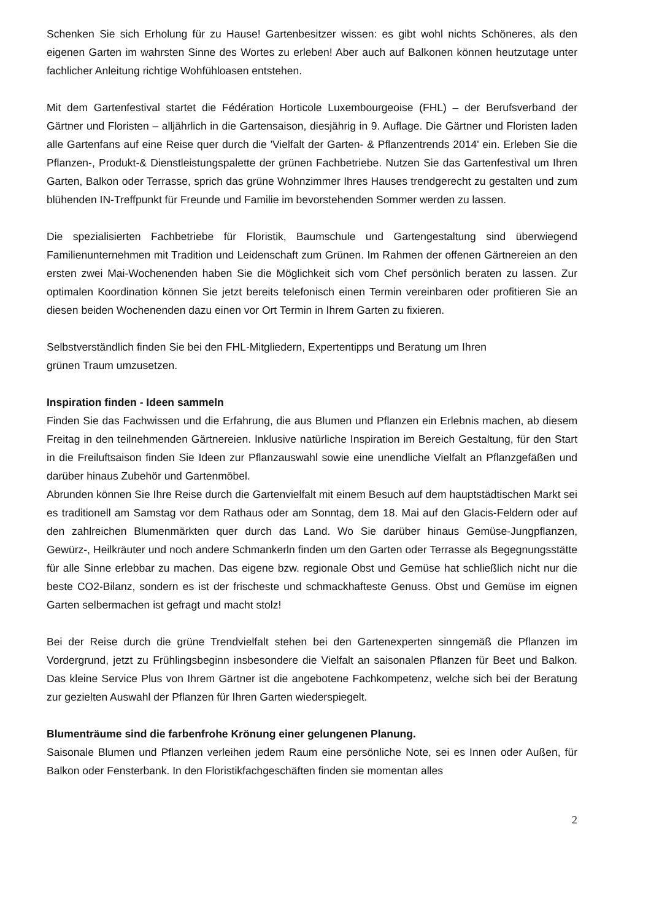Schenken Sie sich Erholung für zu Hause! Gartenbesitzer wissen: es gibt wohl nichts Schöneres, als den eigenen Garten im wahrsten Sinne des Wortes zu erleben! Aber auch auf Balkonen können heutzutage unter fachlicher Anleitung richtige Wohfühloasen entstehen.
Mit dem Gartenfestival startet die Fédération Horticole Luxembourgeoise (FHL) – der Berufsverband der Gärtner und Floristen – alljährlich in die Gartensaison, diesjährig in 9. Auflage. Die Gärtner und Floristen laden alle Gartenfans auf eine Reise quer durch die 'Vielfalt der Garten- & Pflanzentrends 2014' ein. Erleben Sie die Pflanzen-, Produkt-& Dienstleistungspalette der grünen Fachbetriebe. Nutzen Sie das Gartenfestival um Ihren Garten, Balkon oder Terrasse, sprich das grüne Wohnzimmer Ihres Hauses trendgerecht zu gestalten und zum blühenden IN-Treffpunkt für Freunde und Familie im bevorstehenden Sommer werden zu lassen.
Die spezialisierten Fachbetriebe für Floristik, Baumschule und Gartengestaltung sind überwiegend Familienunternehmen mit Tradition und Leidenschaft zum Grünen. Im Rahmen der offenen Gärtnereien an den ersten zwei Mai-Wochenenden haben Sie die Möglichkeit sich vom Chef persönlich beraten zu lassen. Zur optimalen Koordination können Sie jetzt bereits telefonisch einen Termin vereinbaren oder profitieren Sie an diesen beiden Wochenenden dazu einen vor Ort Termin in Ihrem Garten zu fixieren.
Selbstverständlich finden Sie bei den FHL-Mitgliedern, Expertentipps und Beratung um Ihren
grünen Traum umzusetzen.
Inspiration finden - Ideen sammeln
Finden Sie das Fachwissen und die Erfahrung, die aus Blumen und Pflanzen ein Erlebnis machen, ab diesem Freitag in den teilnehmenden Gärtnereien. Inklusive natürliche Inspiration im Bereich Gestaltung, für den Start in die Freiluftsaison finden Sie Ideen zur Pflanzauswahl sowie eine unendliche Vielfalt an Pflanzgefäßen und darüber hinaus Zubehör und Gartenmöbel.
Abrunden können Sie Ihre Reise durch die Gartenvielfalt mit einem Besuch auf dem hauptstädtischen Markt sei es traditionell am Samstag vor dem Rathaus oder am Sonntag, dem 18. Mai auf den Glacis-Feldern oder auf den zahlreichen Blumenmärkten quer durch das Land. Wo Sie darüber hinaus Gemüse-Jungpflanzen, Gewürz-, Heilkräuter und noch andere Schmankerln finden um den Garten oder Terrasse als Begegnungsstätte für alle Sinne erlebbar zu machen. Das eigene bzw. regionale Obst und Gemüse hat schließlich nicht nur die beste CO2-Bilanz, sondern es ist der frischeste und schmackhafteste Genuss. Obst und Gemüse im eignen Garten selbermachen ist gefragt und macht stolz!
Bei der Reise durch die grüne Trendvielfalt stehen bei den Gartenexperten sinngemäß die Pflanzen im Vordergrund, jetzt zu Frühlingsbeginn insbesondere die Vielfalt an saisonalen Pflanzen für Beet und Balkon. Das kleine Service Plus von Ihrem Gärtner ist die angebotene Fachkompetenz, welche sich bei der Beratung zur gezielten Auswahl der Pflanzen für Ihren Garten wiederspiegelt.
Blumenträume sind die farbenfrohe Krönung einer gelungenen Planung.
Saisonale Blumen und Pflanzen verleihen jedem Raum eine persönliche Note, sei es Innen oder Außen, für Balkon oder Fensterbank. In den Floristikfachgeschäften finden sie momentan alles
2